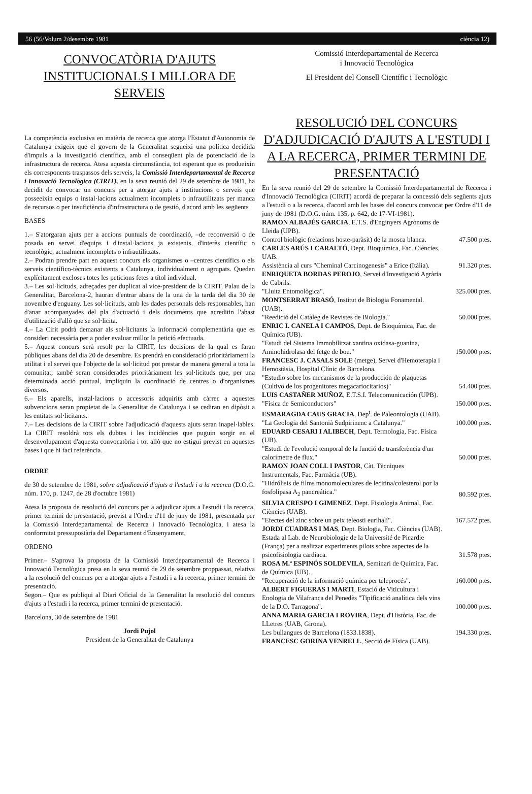56 (56/Volum 2/desembre 1981 ciència 12)
CONVOCATÒRIA D'AJUTS INSTITUCIONALS I MILLORA DE SERVEIS
La competència exclusiva en matèria de recerca que atorga l'Estatut d'Autonomia de Catalunya exigeix que el govern de la Generalitat segueixi una política decidida d'impuls a la investigació científica, amb el conseqüent pla de potenciació de la infrastructura de recerca. Atesa aquesta circumstància, tot esperant que es produeixin els corresponents traspassos dels serveis, la Comissió Interdepartamental de Recerca i Innovació Tecnològica (CIRIT), en la seva reunió del 29 de setembre de 1981, ha decidit de convocar un concurs per a atorgar ajuts a institucions o serveis que posseeixin equips o instal·lacions actualment incomplets o infrautilitzats per manca de recursos o per insuficiència d'infrastructura o de gestió, d'acord amb les següents
BASES
1.– S'atorgaran ajuts per a accions puntuals de coordinació, –de reconversió o de posada en servei d'equips i d'instal·lacions ja existents, d'interès científic o tecnològic, actualment incomplets o infrautilitzats.
2.– Podran prendre part en aquest concurs els organismes o –centres científics o els serveis científico-tècnics existents a Catalunya, individualment o agrupats. Queden explícitament excloses totes les peticions fetes a títol individual.
3.– Les sol·licituds, adreçades per duplicat al vice-president de la CIRIT, Palau de la Generalitat, Barcelona-2, hauran d'entrar abans de la una de la tarda del dia 30 de novembre d'enguany. Les sol·licituds, amb les dades personals dels responsables, han d'anar acompanyades del pla d'actuació i dels documents que acreditin l'abast d'utilització d'allò que se sol·licita.
4.– La Cirit podrà demanar als sol·licitants la informació complementària que es consideri necessària per a poder evaluar millor la petició efectuada.
5.– Aquest concurs serà resolt per la CIRIT, les decisions de la qual es faran públiques abans del dia 20 de desembre. Es prendrà en consideració prioritàriament la utilitat i el servei que l'objecte de la sol·licitud pot prestar de manera general a tota la comunitat; també seran considerades prioritàriament les sol·licituds que, per una determinada acció puntual, impliquin la coordinació de centres o d'organismes diversos.
6.– Els aparells, instal·lacions o accessoris adquirits amb càrrec a aquestes subvencions seran propietat de la Generalitat de Catalunya i se cediran en dipòsit a les entitats sol·licitants.
7.– Les decisions de la CIRIT sobre l'adjudicació d'aquests ajuts seran inapel·lables. La CIRIT resoldrà tots els dubtes i les incidències que puguin sorgir en el desenvolupament d'aquesta convocatòria i tot allò que no estigui previst en aquestes bases i que hi faci referència.
ORDRE
de 30 de setembre de 1981, sobre adjudicació d'ajuts a l'estudi i a la recerca (D.O.G. núm. 170, p. 1247, de 28 d'octubre 1981)
Atesa la proposta de resolució del concurs per a adjudicar ajuts a l'estudi i la recerca, primer termini de presentació, previst a l'Ordre d'11 de juny de 1981, presentada per la Comissió Interdepartamental de Recerca i Innovació Tecnològica, i atesa la conformitat pressupostària del Departament d'Ensenyament,
ORDENO
Primer.– S'aprova la proposta de la Comissió Interdepartamental de Recerca i Innovació Tecnològica presa en la seva reunió de 29 de setembre proppassat, relativa a la resolució del concurs per a atorgar ajuts a l'estudi i a la recerca, primer termini de presentació.
Segon.– Que es publiqui al Diari Oficial de la Generalitat la resolució del concurs d'ajuts a l'estudi i la recerca, primer termini de presentació.
Barcelona, 30 de setembre de 1981
Jordi Pujol
President de la Generalitat de Catalunya
Comissió Interdepartamental de Recerca
i Innovació Tecnològica
El President del Consell Científic i Tecnològic
RESOLUCIÓ DEL CONCURS D'ADJUDICACIÓ D'AJUTS A L'ESTUDI I A LA RECERCA, PRIMER TERMINI DE PRESENTACIÓ
En la seva reunió del 29 de setembre la Comissió Interdepartamental de Recerca i d'Innovació Tecnològica (CIRIT) acordà de preparar la concessió dels següents ajuts a l'estudi o a la recerca, d'acord amb les bases del concurs convocat per Ordre d'11 de juny de 1981 (D.O.G. núm. 135, p. 642, de 17-VI-1981).
RAMON ALBAJÉS GARCIA, E.T.S. d'Enginyers Agrònoms de Lleida (UPB).
Control biològic (relacions hoste-paràsit) de la mosca blanca. 47.500 ptes.
CARLES ARÚS I CARALTÓ, Dept. Bioquímica, Fac. Ciències, UAB.
Assistència al curs "Cheminal Carcinogenesis" a Erice (Itàlia). 91.320 ptes.
ENRIQUETA BORDAS PEROJO, Servei d'Investigació Agrària de Cabrils.
"Lluita Entomològica". 325.000 ptes.
MONTSERRAT BRASÓ, Institut de Biologia Fonamental. (UAB).
"Reedició del Catàleg de Revistes de Biologia." 50.000 ptes.
ENRIC I. CANELA I CAMPOS, Dept. de Bioquímica, Fac. de Química (UB).
"Estudi del Sistema Immobilitzat xantina oxidasa-guanina, Aminohidrolasa del fetge de bou." 150.000 ptes.
FRANCESC J. CASALS SOLE (metge), Servei d'Hemoterapia i Hemostàsia, Hospital Clínic de Barcelona.
"Estudio sobre los mecanismos de la producción de plaquetas (Cultivo de los progenitores megacariocitarios)" 54.400 ptes.
LUIS CASTAÑER MUÑOZ, E.T.S.I. Telecomunicación (UPB).
"Física de Semiconductors" 150.000 ptes.
ESMARAGDA CAUS GRACIA, Dep<sup>t</sup>. de Paleontologia (UAB).
"La Geologia del Santonià Sudpirinenc a Catalunya." 100.000 ptes.
EDUARD CESARI I ALIBECH, Dept. Termologia, Fac. Física (UB).
"Estudi de l'evolució temporal de la funció de transferència d'un calorímetre de flux." 50.000 ptes.
RAMON JOAN COLL I PASTOR, Càt. Tècniques Instrumentals, Fac. Farmàcia (UB).
"Hidrólisis de films monomoleculares de lecitina/colesterol por la fosfolipasa A<sub>2</sub> pancreática." 80.592 ptes.
SILVIA CRESPO I GIMENEZ, Dept. Fisiologia Animal, Fac. Ciències (UAB).
"Efectes del zinc sobre un peix teleosti eurihalí". 167.572 ptes.
JORDI CUADRAS I MAS, Dept. Biologia, Fac. Ciències (UAB).
Estada al Lab. de Neurobiologie de la Université de Picardie (França) per a realitzar experiments pilots sobre aspectes de la psicofisiologia cardíaca. 31.578 ptes.
ROSA M.ª ESPINÓS SOLDEVILA, Seminari de Química, Fac. de Química (UB).
"Recuperació de la informació química per teleprocés". 160.000 ptes.
ALBERT FIGUERAS I MARTI, Estació de Viticultura i Enologia de Vilafranca del Penedès "Tipificació analítica dels vins de la D.O. Tarragona". 100.000 ptes.
ANNA MARIA GARCIA I ROVIRA, Dept. d'Història, Fac. de LLetres (UAB, Girona).
Les bullangues de Barcelona (1833.1838). 194.330 ptes.
FRANCESC GORINA VENRELL, Secció de Física (UAB).